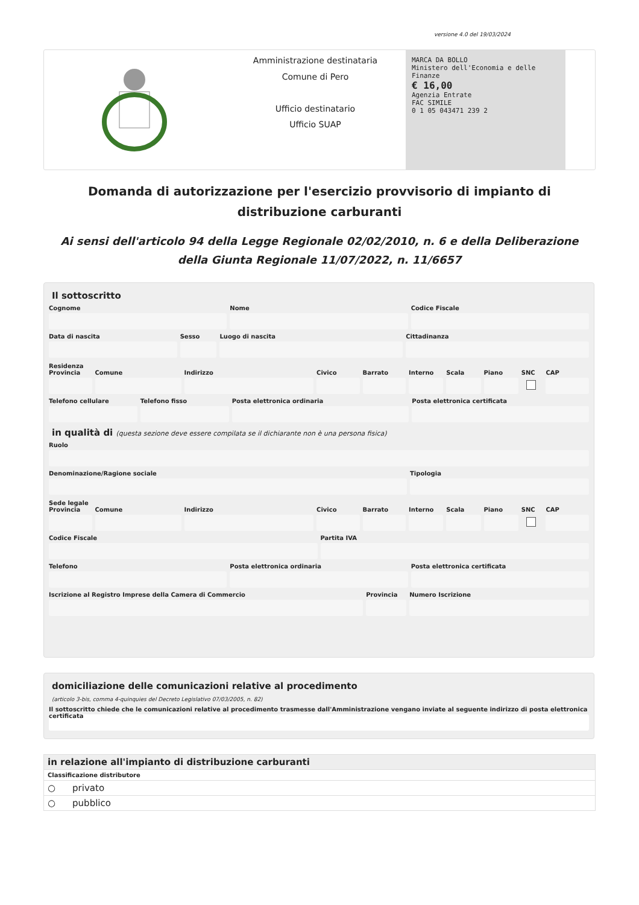versione 4.0 del 19/03/2024
Amministrazione destinataria
Comune di Pero
Ufficio destinatario
Ufficio SUAP
MARCA DA BOLLO
Ministero dell'Economia e delle Finanze
€ 16,00
Agenzia Entrate
FAC SIMILE
0 1 05 043471 239 2
Domanda di autorizzazione per l'esercizio provvisorio di impianto di distribuzione carburanti
Ai sensi dell'articolo 94 della Legge Regionale 02/02/2010, n. 6 e della Deliberazione della Giunta Regionale 11/07/2022, n. 11/6657
Il sottoscritto
Cognome Nome Codice Fiscale
Data di nascita Sesso Luogo di nascita Cittadinanza
Residenza
Provincia Comune Indirizzo Civico Barrato Interno Scala Piano SNC CAP
Telefono cellulare Telefono fisso Posta elettronica ordinaria Posta elettronica certificata
in qualità di (questa sezione deve essere compilata se il dichiarante non è una persona fisica)
Ruolo
Denominazione/Ragione sociale Tipologia
Sede legale
Provincia Comune Indirizzo Civico Barrato Interno Scala Piano SNC CAP
Codice Fiscale Partita IVA
Telefono Posta elettronica ordinaria Posta elettronica certificata
Iscrizione al Registro Imprese della Camera di Commercio
Provincia Numero Iscrizione
domiciliazione delle comunicazioni relative al procedimento
(articolo 3-bis, comma 4-quinquies del Decreto Legislativo 07/03/2005, n. 82)
Il sottoscritto chiede che le comunicazioni relative al procedimento trasmesse dall'Amministrazione vengano inviate al seguente indirizzo di posta elettronica certificata
in relazione all'impianto di distribuzione carburanti
Classificazione distributore
○ privato
○ pubblico